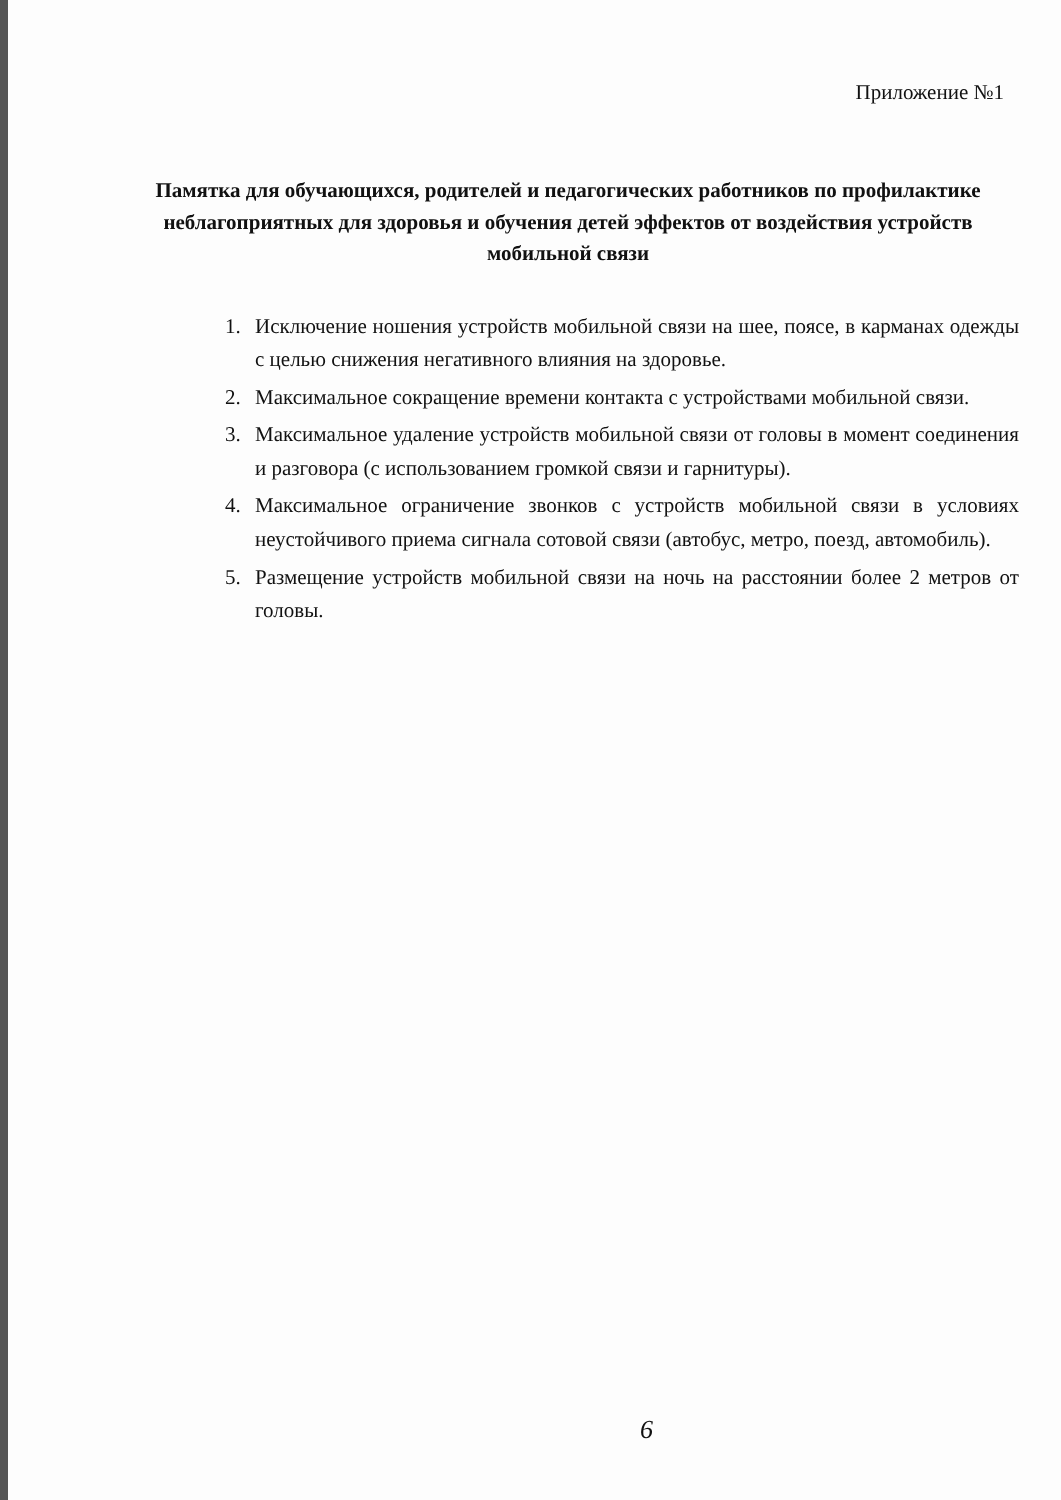Приложение №1
Памятка для обучающихся, родителей и педагогических работников по профилактике неблагоприятных для здоровья и обучения детей эффектов от воздействия устройств мобильной связи
1. Исключение ношения устройств мобильной связи на шее, поясе, в карманах одежды с целью снижения негативного влияния на здоровье.
2. Максимальное сокращение времени контакта с устройствами мобильной связи.
3. Максимальное удаление устройств мобильной связи от головы в момент соединения и разговора (с использованием громкой связи и гарнитуры).
4. Максимальное ограничение звонков с устройств мобильной связи в условиях неустойчивого приема сигнала сотовой связи (автобус, метро, поезд, автомобиль).
5. Размещение устройств мобильной связи на ночь на расстоянии более 2 метров от головы.
6